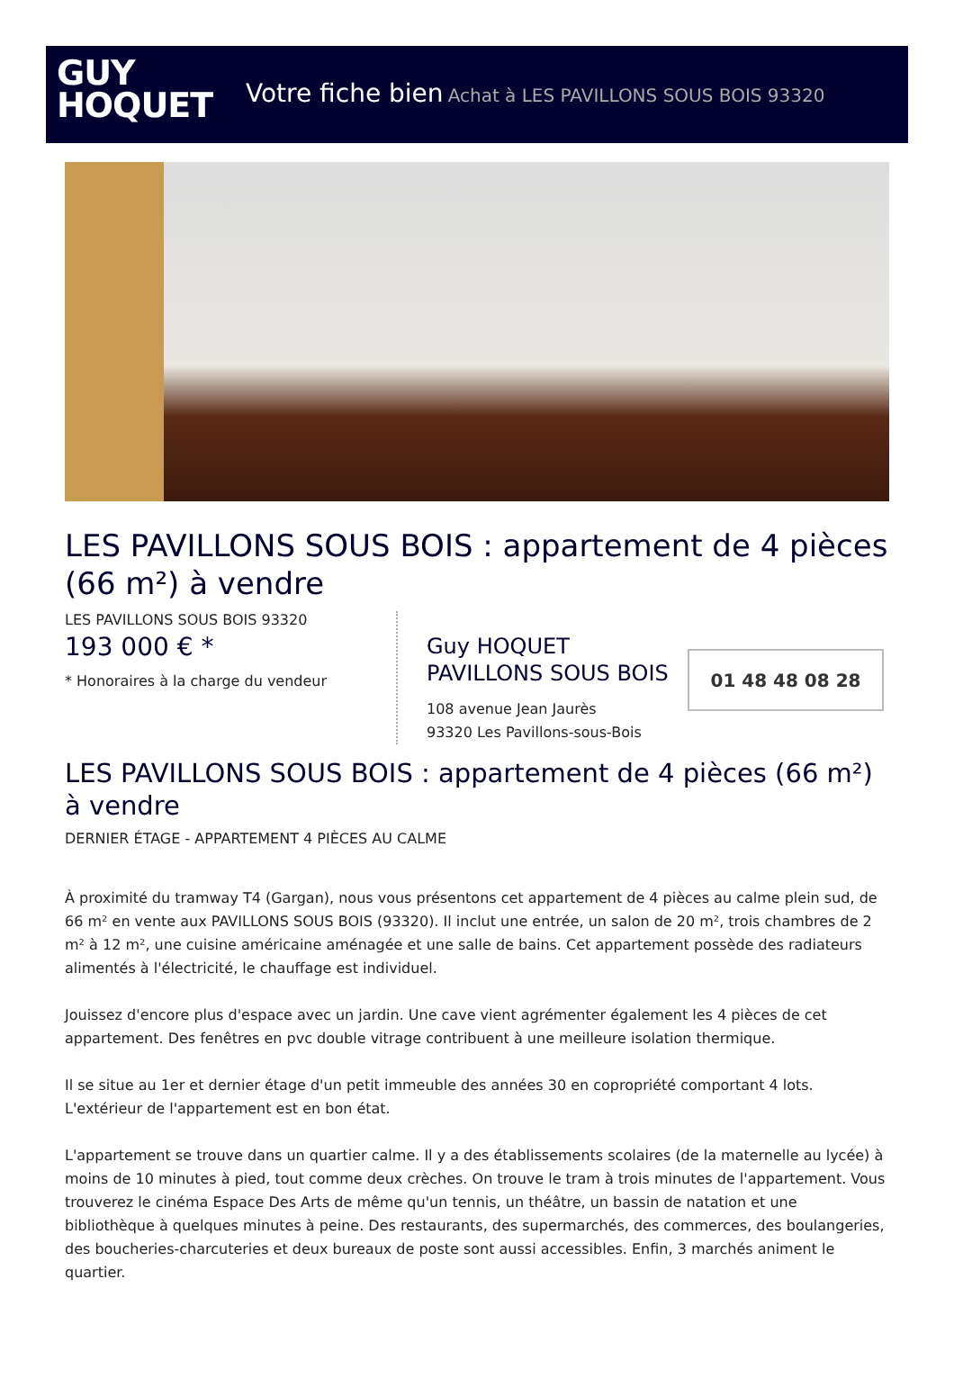GUY
HOQUET
Votre fiche bien Achat à LES PAVILLONS SOUS BOIS 93320
LES PAVILLONS SOUS BOIS : appartement de 4 pièces (66 m²) à vendre
LES PAVILLONS SOUS BOIS 93320
193 000 € *
* Honoraires à la charge du vendeur
Guy HOQUET PAVILLONS SOUS BOIS
108 avenue Jean Jaurès
93320 Les Pavillons-sous-Bois
01 48 48 08 28
LES PAVILLONS SOUS BOIS : appartement de 4 pièces (66 m²) à vendre
DERNIER ÉTAGE - APPARTEMENT 4 PIÈCES AU CALME
À proximité du tramway T4 (Gargan), nous vous présentons cet appartement de 4 pièces au calme plein sud, de 66 m² en vente aux PAVILLONS SOUS BOIS (93320). Il inclut une entrée, un salon de 20 m², trois chambres de 2 m² à 12 m², une cuisine américaine aménagée et une salle de bains. Cet appartement possède des radiateurs alimentés à l'électricité, le chauffage est individuel.
Jouissez d'encore plus d'espace avec un jardin. Une cave vient agrémenter également les 4 pièces de cet appartement. Des fenêtres en pvc double vitrage contribuent à une meilleure isolation thermique.
Il se situe au 1er et dernier étage d'un petit immeuble des années 30 en copropriété comportant 4 lots. L'extérieur de l'appartement est en bon état.
L'appartement se trouve dans un quartier calme. Il y a des établissements scolaires (de la maternelle au lycée) à moins de 10 minutes à pied, tout comme deux crèches. On trouve le tram à trois minutes de l'appartement. Vous trouverez le cinéma Espace Des Arts de même qu'un tennis, un théâtre, un bassin de natation et une bibliothèque à quelques minutes à peine. Des restaurants, des supermarchés, des commerces, des boulangeries, des boucheries-charcuteries et deux bureaux de poste sont aussi accessibles. Enfin, 3 marchés animent le quartier.